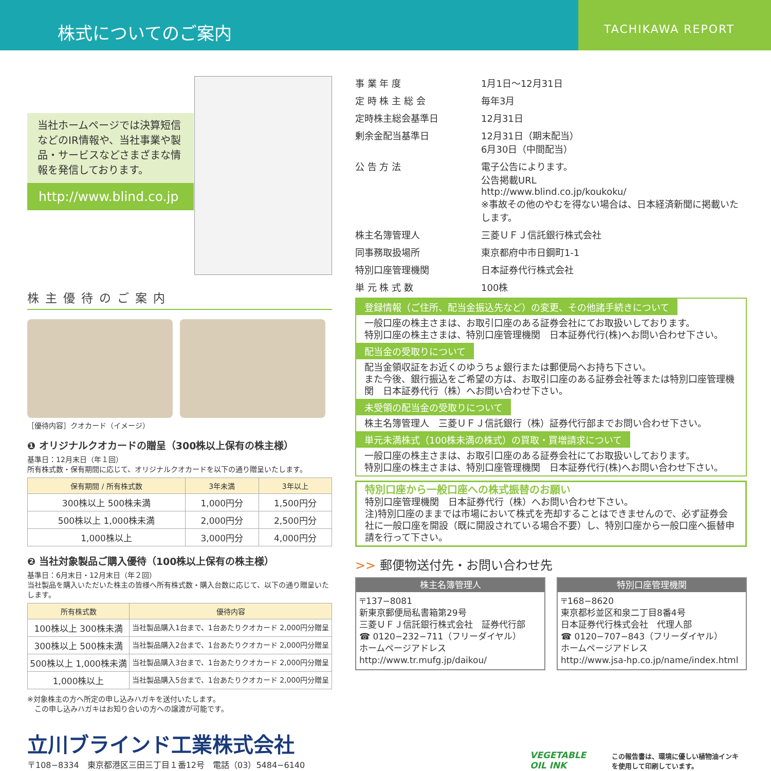株式についてのご案内
TACHIKAWA REPORT
当社ホームページでは決算短信などのIR情報や、当社事業や製品・サービスなどさまざまな情報を発信しております。
http://www.blind.co.jp
株主優待のご案内
［優待内容］クオカード（イメージ）
❶ オリジナルクオカードの贈呈（300株以上保有の株主様）
基準日：12月末日（年１回）
所有株式数・保有期間に応じて、オリジナルクオカードを以下の通り贈呈いたします。
| 保有期間 / 所有株式数 | 3年未満 | 3年以上 |
| --- | --- | --- |
| 300株以上 500株未満 | 1,000円分 | 1,500円分 |
| 500株以上 1,000株未満 | 2,000円分 | 2,500円分 |
| 1,000株以上 | 3,000円分 | 4,000円分 |
❷ 当社対象製品ご購入優待（100株以上保有の株主様）
基準日：6月末日・12月末日（年２回）
当社製品を購入いただいた株主の皆様へ所有株式数・購入台数に応じて、以下の通り贈呈いたします。
| 所有株式数 | 優待内容 |
| --- | --- |
| 100株以上 300株未満 | 当社製品購入1台まで、1台あたりクオカード 2,000円分贈呈 |
| 300株以上 500株未満 | 当社製品購入2台まで、1台あたりクオカード 2,000円分贈呈 |
| 500株以上 1,000株未満 | 当社製品購入3台まで、1台あたりクオカード 2,000円分贈呈 |
| 1,000株以上 | 当社製品購入5台まで、1台あたりクオカード 2,000円分贈呈 |
※対象株主の方へ所定の申し込みハガキを送付いたします。
　この申し込みハガキはお知り合いの方への譲渡が可能です。
事 業 年 度
1月1日〜12月31日
定 時 株 主 総 会
毎年3月
定時株主総会基準日
12月31日
剰余金配当基準日
12月31日（期末配当）
6月30日（中間配当）
公 告 方 法
電子公告によります。
公告掲載URL
http://www.blind.co.jp/koukoku/
※事故その他のやむを得ない場合は、日本経済新聞に掲載いたします。
株主名簿管理人
三菱ＵＦＪ信託銀行株式会社
同事務取扱場所
東京都府中市日鋼町1-1
特別口座管理機関
日本証券代行株式会社
単 元 株 式 数
100株
登録情報（ご住所、配当金振込先など）の変更、その他諸手続きについて
一般口座の株主さまは、お取引口座のある証券会社にてお取扱いしております。
特別口座の株主さまは、特別口座管理機関　日本証券代行(株)へお問い合わせ下さい。
配当金の受取りについて
配当金領収証をお近くのゆうちょ銀行または郵便局へお持ち下さい。
また今後、銀行振込をご希望の方は、お取引口座のある証券会社等または特別口座管理機関　日本証券代行（株）へお問い合わせ下さい。
未受領の配当金の受取りについて
株主名簿管理人　三菱ＵＦＪ信託銀行（株）証券代行部までお問い合わせ下さい。
単元未満株式（100株未満の株式）の買取・買増請求について
一般口座の株主さまは、お取引口座のある証券会社にてお取扱いしております。
特別口座の株主さまは、特別口座管理機関　日本証券代行(株)へお問い合わせ下さい。
特別口座から一般口座への株式振替のお願い
特別口座管理機関　日本証券代行（株）へお問い合わせ下さい。
注)特別口座のままでは市場において株式を売却することはできませんので、必ず証券会社に一般口座を開設（既に開設されている場合不要）し、特別口座から一般口座へ振替申請を行って下さい。
>> 郵便物送付先・お問い合わせ先
株主名簿管理人
〒137−8081
新東京郵便局私書箱第29号
三菱ＵＦＪ信託銀行株式会社　証券代行部
☎ 0120−232−711（フリーダイヤル）
ホームページアドレス
http://www.tr.mufg.jp/daikou/
特別口座管理機関
〒168−8620
東京都杉並区和泉二丁目8番4号
日本証券代行株式会社　代理人部
☎ 0120−707−843（フリーダイヤル）
ホームページアドレス
http://www.jsa-hp.co.jp/name/index.html
立川ブラインド工業株式会社
〒108−8334　東京都港区三田三丁目１番12号　電話（03）5484−6140
VEGETABLE
OIL INK
この報告書は、環境に優しい植物油インキ
を使用して印刷しています。